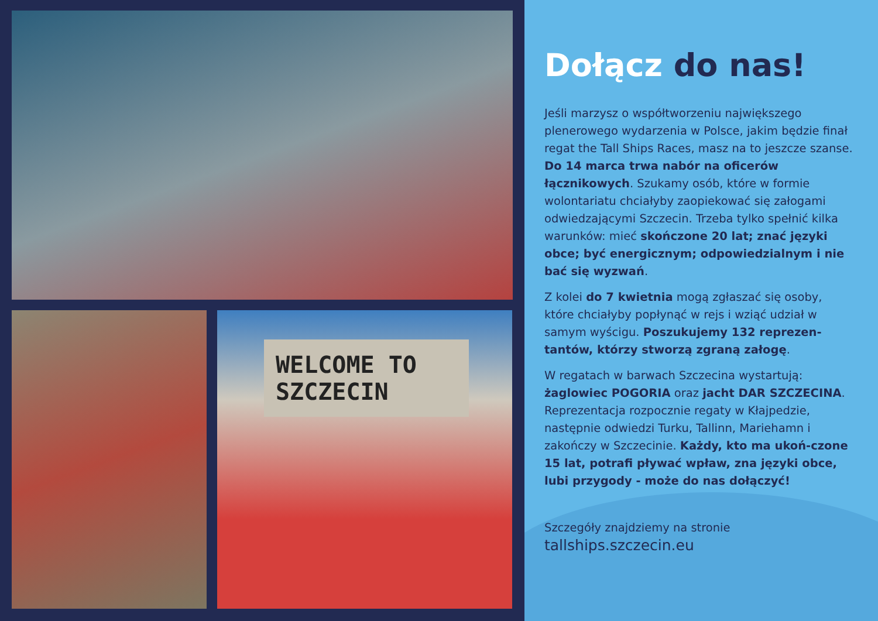WELCOME TO SZCZECIN
Dołącz do nas!
Jeśli marzysz o współtworzeniu największego plenerowego wydarzenia w Polsce, jakim będzie finał regat the Tall Ships Races, masz na to jeszcze szanse. Do 14 marca trwa nabór na oficerów łącznikowych. Szukamy osób, które w formie wolontariatu chciałyby zaopiekować się załogami odwiedzającymi Szczecin. Trzeba tylko spełnić kilka warunków: mieć skończone 20 lat; znać języki obce; być energicznym; odpowiedzialnym i nie bać się wyzwań.
Z kolei do 7 kwietnia mogą zgłaszać się osoby, które chciałyby popłynąć w rejs i wziąć udział w samym wyścigu. Poszukujemy 132 reprezen-tantów, którzy stworzą zgraną załogę.
W regatach w barwach Szczecina wystartują: żaglowiec POGORIA oraz jacht DAR SZCZECINA. Reprezentacja rozpocznie regaty w Kłajpedzie, następnie odwiedzi Turku, Tallinn, Mariehamn i zakończy w Szczecinie. Każdy, kto ma ukoń-czone 15 lat, potrafi pływać wpław, zna języki obce, lubi przygody - może do nas dołączyć!
Szczegóły znajdziemy na stronie
tallships.szczecin.eu